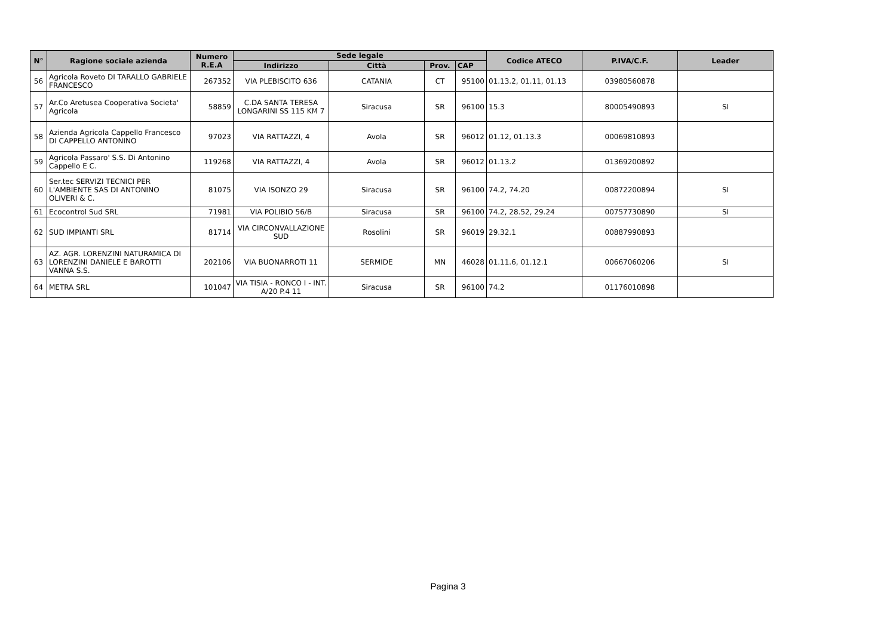| N° | Ragione sociale azienda | Numero R.E.A | Sede legale | | | | Codice ATECO | P.IVA/C.F. | Leader |
| --- | --- | --- | --- | --- | --- | --- | --- | --- | --- |
| | | | Indirizzo | Città | Prov. | CAP | | | |
| 56 | Agricola Roveto DI TARALLO GABRIELE FRANCESCO | 267352 | VIA PLEBISCITO 636 | CATANIA | CT | 95100 | 01.13.2, 01.11, 01.13 | 03980560878 | |
| 57 | Ar.Co Aretusea Cooperativa Societa' Agricola | 58859 | C.DA SANTA TERESA LONGARINI SS 115 KM 7 | Siracusa | SR | 96100 | 15.3 | 80005490893 | SI |
| 58 | Azienda Agricola Cappello Francesco DI CAPPELLO ANTONINO | 97023 | VIA RATTAZZI, 4 | Avola | SR | 96012 | 01.12, 01.13.3 | 00069810893 | |
| 59 | Agricola Passaro' S.S. Di Antonino Cappello E C. | 119268 | VIA RATTAZZI, 4 | Avola | SR | 96012 | 01.13.2 | 01369200892 | |
| 60 | Ser.tec SERVIZI TECNICI PER L'AMBIENTE SAS DI ANTONINO OLIVERI & C. | 81075 | VIA ISONZO 29 | Siracusa | SR | 96100 | 74.2, 74.20 | 00872200894 | SI |
| 61 | Ecocontrol Sud SRL | 71981 | VIA POLIBIO 56/B | Siracusa | SR | 96100 | 74.2, 28.52, 29.24 | 00757730890 | SI |
| 62 | SUD IMPIANTI SRL | 81714 | VIA CIRCONVALLAZIONE SUD | Rosolini | SR | 96019 | 29.32.1 | 00887990893 | |
| 63 | AZ. AGR. LORENZINI NATURAMICA DI LORENZINI DANIELE E BAROTTI VANNA S.S. | 202106 | VIA BUONARROTI 11 | SERMIDE | MN | 46028 | 01.11.6, 01.12.1 | 00667060206 | SI |
| 64 | METRA SRL | 101047 | VIA TISIA - RONCO I - INT. A/20 P.4 11 | Siracusa | SR | 96100 | 74.2 | 01176010898 | |
Pagina 3